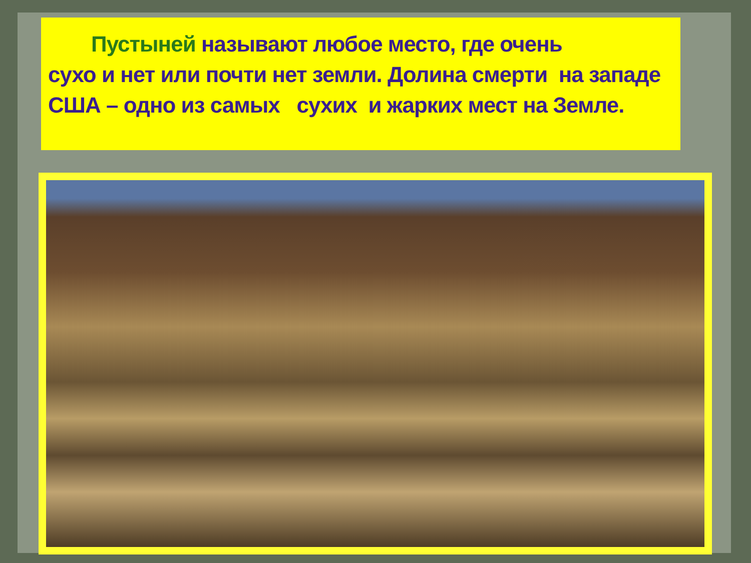Пустыней называют любое место, где очень     сухо и нет или почти нет земли. Долина смерти на западе США – одно из самых сухих и жарких мест на Земле.